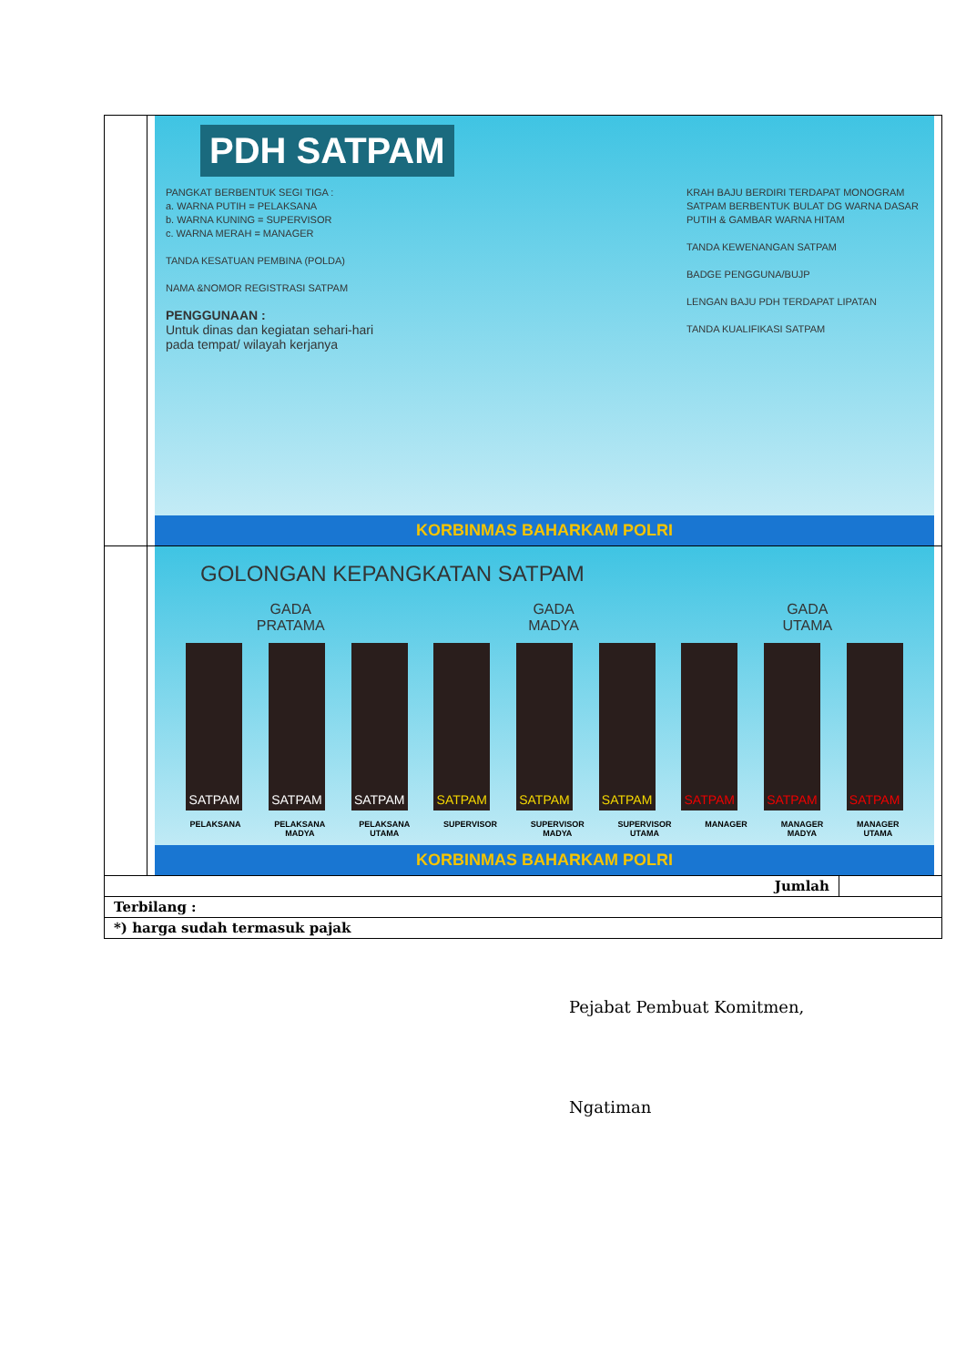| | PDH SATPAM PANGKAT BERBENTUK SEGI TIGA : a. WARNA PUTIH = PELAKSANA b. WARNA KUNING = SUPERVISOR c. WARNA MERAH = MANAGER TANDA KESATUAN PEMBINA (POLDA) NAMA &NOMOR REGISTRASI SATPAM PENGGUNAAN : Untuk dinas dan kegiatan sehari-hari pada tempat/ wilayah kerjanya KRAH BAJU BERDIRI TERDAPAT MONOGRAM SATPAM BERBENTUK BULAT DG WARNA DASAR PUTIH & GAMBAR WARNA HITAM TANDA KEWENANGAN SATPAM BADGE PENGGUNA/BUJP LENGAN BAJU PDH TERDAPAT LIPATAN TANDA KUALIFIKASI SATPAM KORBINMAS BAHARKAM POLRI | |
| | GOLONGAN KEPANGKATAN SATPAM GADA PRATAMA GADA MADYA GADA UTAMA SATPAM SATPAM SATPAM SATPAM SATPAM SATPAM SATPAM SATPAM SATPAM PELAKSANA PELAKSANA MADYA PELAKSANA UTAMA SUPERVISOR SUPERVISOR MADYA SUPERVISOR UTAMA MANAGER MANAGER MADYA MANAGER UTAMA KORBINMAS BAHARKAM POLRI | |
| Jumlah | | |
| Terbilang : | | |
| *) harga sudah termasuk pajak | | |
Pejabat Pembuat Komitmen,
Ngatiman